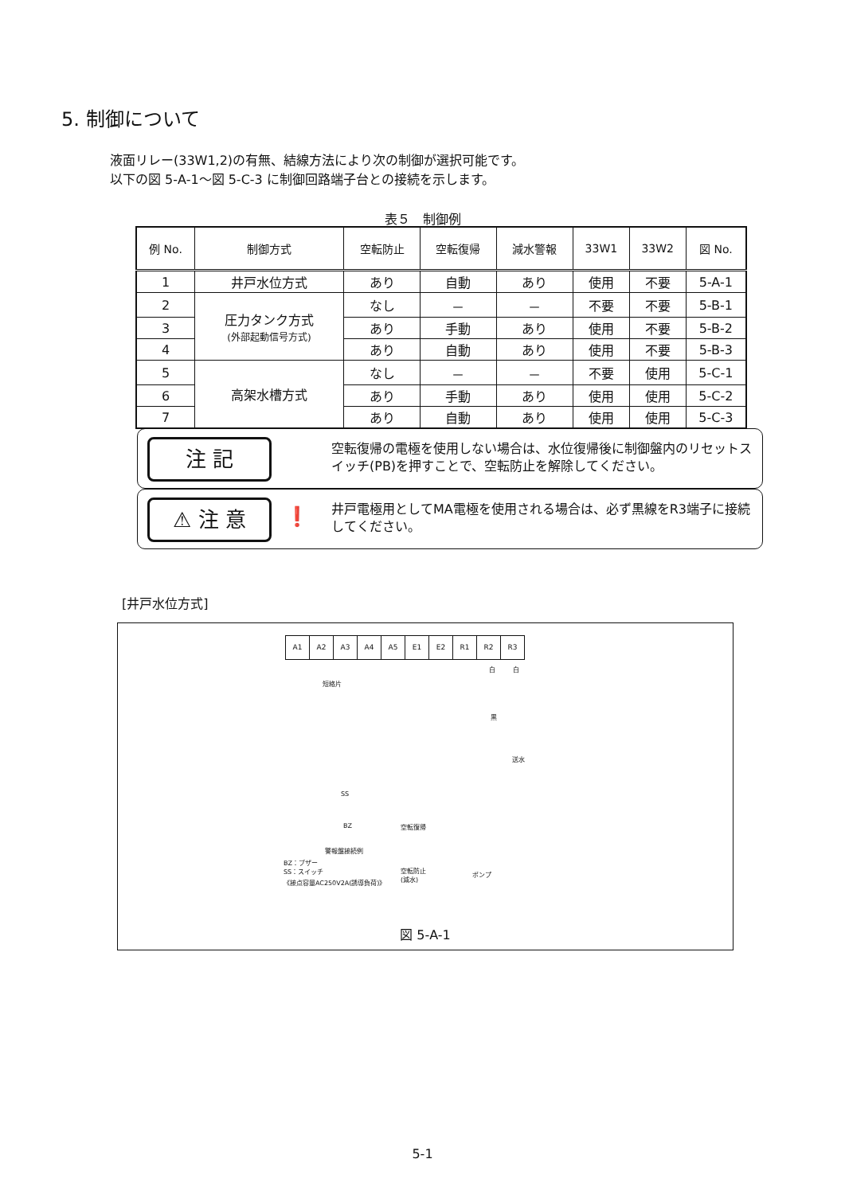5. 制御について
液面リレー(33W1,2)の有無、結線方法により次の制御が選択可能です。
以下の図 5-A-1～図 5-C-3 に制御回路端子台との接続を示します。
表５　制御例
| 例 No. | 制御方式 | 空転防止 | 空転復帰 | 減水警報 | 33W1 | 33W2 | 図 No. |
| --- | --- | --- | --- | --- | --- | --- | --- |
| 1 | 井戸水位方式 | あり | 自動 | あり | 使用 | 不要 | 5-A-1 |
| 2 | 圧力タンク方式 (外部起動信号方式) | なし | － | － | 不要 | 不要 | 5-B-1 |
| 3 | | あり | 手動 | あり | 使用 | 不要 | 5-B-2 |
| 4 | | あり | 自動 | あり | 使用 | 不要 | 5-B-3 |
| 5 | 高架水槽方式 | なし | － | － | 不要 | 使用 | 5-C-1 |
| 6 | | あり | 手動 | あり | 使用 | 使用 | 5-C-2 |
| 7 | | あり | 自動 | あり | 使用 | 使用 | 5-C-3 |
注 記
空転復帰の電極を使用しない場合は、水位復帰後に制御盤内のリセットスイッチ(PB)を押すことで、空転防止を解除してください。
⚠ 注 意 ❗
井戸電極用としてMA電極を使用される場合は、必ず黒線をR3端子に接続してください。
[井戸水位方式]
A1 A2 A3 A4 A5 E1 E2 R1 R2 R3
短絡片
白 白
黒
送水
SS
BZ
警報盤接続例
空転復帰
空転防止
(減水) ポンプ
BZ：ブザー
SS：スイッチ
《接点容量AC250V2A(誘導負荷)》
図 5-A-1
5-1